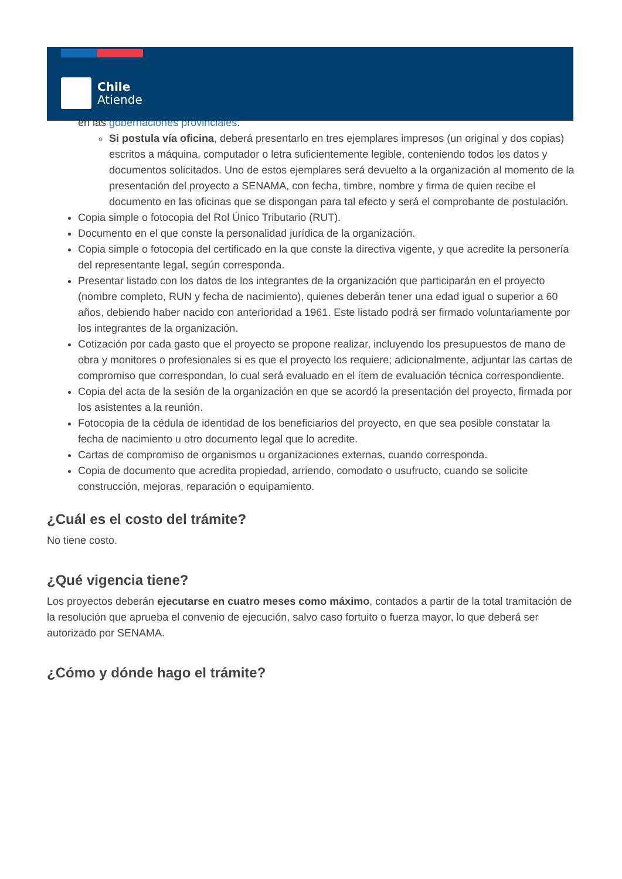Chile
Atiende
en las gobernaciones provinciales.
Si postula vía oficina, deberá presentarlo en tres ejemplares impresos (un original y dos copias) escritos a máquina, computador o letra suficientemente legible, conteniendo todos los datos y documentos solicitados. Uno de estos ejemplares será devuelto a la organización al momento de la presentación del proyecto a SENAMA, con fecha, timbre, nombre y firma de quien recibe el documento en las oficinas que se dispongan para tal efecto y será el comprobante de postulación.
Copia simple o fotocopia del Rol Único Tributario (RUT).
Documento en el que conste la personalidad jurídica de la organización.
Copia simple o fotocopia del certificado en la que conste la directiva vigente, y que acredite la personería del representante legal, según corresponda.
Presentar listado con los datos de los integrantes de la organización que participarán en el proyecto (nombre completo, RUN y fecha de nacimiento), quienes deberán tener una edad igual o superior a 60 años, debiendo haber nacido con anterioridad a 1961. Este listado podrá ser firmado voluntariamente por los integrantes de la organización.
Cotización por cada gasto que el proyecto se propone realizar, incluyendo los presupuestos de mano de obra y monitores o profesionales si es que el proyecto los requiere; adicionalmente, adjuntar las cartas de compromiso que correspondan, lo cual será evaluado en el ítem de evaluación técnica correspondiente.
Copia del acta de la sesión de la organización en que se acordó la presentación del proyecto, firmada por los asistentes a la reunión.
Fotocopia de la cédula de identidad de los beneficiarios del proyecto, en que sea posible constatar la fecha de nacimiento u otro documento legal que lo acredite.
Cartas de compromiso de organismos u organizaciones externas, cuando corresponda.
Copia de documento que acredita propiedad, arriendo, comodato o usufructo, cuando se solicite construcción, mejoras, reparación o equipamiento.
¿Cuál es el costo del trámite?
No tiene costo.
¿Qué vigencia tiene?
Los proyectos deberán ejecutarse en cuatro meses como máximo, contados a partir de la total tramitación de la resolución que aprueba el convenio de ejecución, salvo caso fortuito o fuerza mayor, lo que deberá ser autorizado por SENAMA.
¿Cómo y dónde hago el trámite?